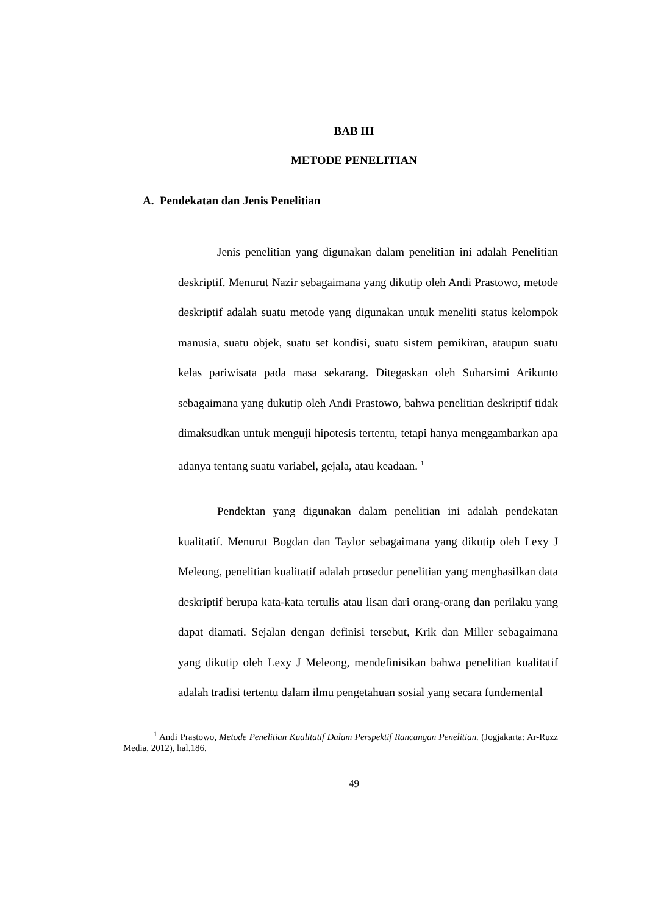BAB III
METODE PENELITIAN
A. Pendekatan dan Jenis Penelitian
Jenis penelitian yang digunakan dalam penelitian ini adalah Penelitian deskriptif. Menurut Nazir sebagaimana yang dikutip oleh Andi Prastowo, metode deskriptif adalah suatu metode yang digunakan untuk meneliti status kelompok manusia, suatu objek, suatu set kondisi, suatu sistem pemikiran, ataupun suatu kelas pariwisata pada masa sekarang. Ditegaskan oleh Suharsimi Arikunto sebagaimana yang dukutip oleh Andi Prastowo, bahwa penelitian deskriptif tidak dimaksudkan untuk menguji hipotesis tertentu, tetapi hanya menggambarkan apa adanya tentang suatu variabel, gejala, atau keadaan. <sup>1</sup>
Pendektan yang digunakan dalam penelitian ini adalah pendekatan kualitatif. Menurut Bogdan dan Taylor sebagaimana yang dikutip oleh Lexy J Meleong, penelitian kualitatif adalah prosedur penelitian yang menghasilkan data deskriptif berupa kata-kata tertulis atau lisan dari orang-orang dan perilaku yang dapat diamati. Sejalan dengan definisi tersebut, Krik dan Miller sebagaimana yang dikutip oleh Lexy J Meleong, mendefinisikan bahwa penelitian kualitatif adalah tradisi tertentu dalam ilmu pengetahuan sosial yang secara fundemental
<sup>1</sup> Andi Prastowo, Metode Penelitian Kualitatif Dalam Perspektif Rancangan Penelitian. (Jogjakarta: Ar-Ruzz Media, 2012), hal.186.
49